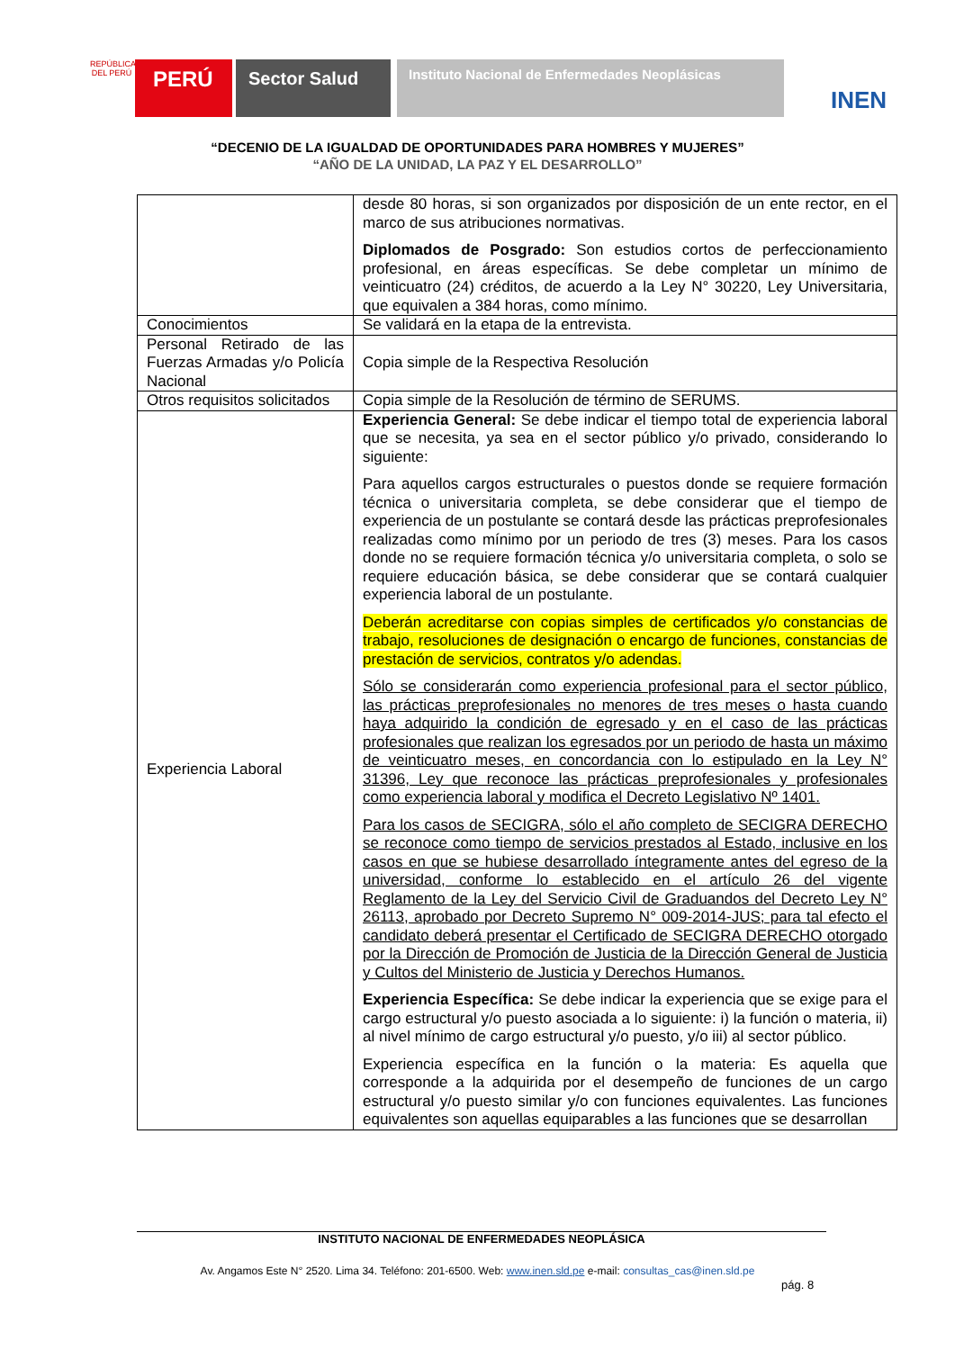REPÚBLICA DEL PERÚ
PERÚ
Sector Salud
Instituto Nacional de Enfermedades Neoplásicas
INEN
“DECENIO DE LA IGUALDAD DE OPORTUNIDADES PARA HOMBRES Y MUJERES”
“AÑO DE LA UNIDAD, LA PAZ Y EL DESARROLLO”
| | desde 80 horas, si son organizados por disposición de un ente rector, en el marco de sus atribuciones normativas. Diplomados de Posgrado: Son estudios cortos de perfeccionamiento profesional, en áreas específicas. Se debe completar un mínimo de veinticuatro (24) créditos, de acuerdo a la Ley N° 30220, Ley Universitaria, que equivalen a 384 horas, como mínimo. |
| Conocimientos | Se validará en la etapa de la entrevista. |
| Personal Retirado de las Fuerzas Armadas y/o Policía Nacional | Copia simple de la Respectiva Resolución |
| Otros requisitos solicitados | Copia simple de la Resolución de término de SERUMS. |
| Experiencia Laboral | Experiencia General: Se debe indicar el tiempo total de experiencia laboral que se necesita, ya sea en el sector público y/o privado, considerando lo siguiente: Para aquellos cargos estructurales o puestos donde se requiere formación técnica o universitaria completa, se debe considerar que el tiempo de experiencia de un postulante se contará desde las prácticas preprofesionales realizadas como mínimo por un periodo de tres (3) meses. Para los casos donde no se requiere formación técnica y/o universitaria completa, o solo se requiere educación básica, se debe considerar que se contará cualquier experiencia laboral de un postulante. Deberán acreditarse con copias simples de certificados y/o constancias de trabajo, resoluciones de designación o encargo de funciones, constancias de prestación de servicios, contratos y/o adendas. Sólo se considerarán como experiencia profesional para el sector público, las prácticas preprofesionales no menores de tres meses o hasta cuando haya adquirido la condición de egresado y en el caso de las prácticas profesionales que realizan los egresados por un periodo de hasta un máximo de veinticuatro meses, en concordancia con lo estipulado en la Ley N° 31396, Ley que reconoce las prácticas preprofesionales y profesionales como experiencia laboral y modifica el Decreto Legislativo Nº 1401. Para los casos de SECIGRA, sólo el año completo de SECIGRA DERECHO se reconoce como tiempo de servicios prestados al Estado, inclusive en los casos en que se hubiese desarrollado íntegramente antes del egreso de la universidad, conforme lo establecido en el artículo 26 del vigente Reglamento de la Ley del Servicio Civil de Graduandos del Decreto Ley N° 26113, aprobado por Decreto Supremo N° 009-2014-JUS; para tal efecto el candidato deberá presentar el Certificado de SECIGRA DERECHO otorgado por la Dirección de Promoción de Justicia de la Dirección General de Justicia y Cultos del Ministerio de Justicia y Derechos Humanos. Experiencia Específica: Se debe indicar la experiencia que se exige para el cargo estructural y/o puesto asociada a lo siguiente: i) la función o materia, ii) al nivel mínimo de cargo estructural y/o puesto, y/o iii) al sector público. Experiencia específica en la función o la materia: Es aquella que corresponde a la adquirida por el desempeño de funciones de un cargo estructural y/o puesto similar y/o con funciones equivalentes. Las funciones equivalentes son aquellas equiparables a las funciones que se desarrollan |
INSTITUTO NACIONAL DE ENFERMEDADES NEOPLÁSICA
Av. Angamos Este N° 2520. Lima 34. Teléfono: 201-6500. Web: www.inen.sld.pe e-mail: consultas_cas@inen.sld.pe
pág. 8